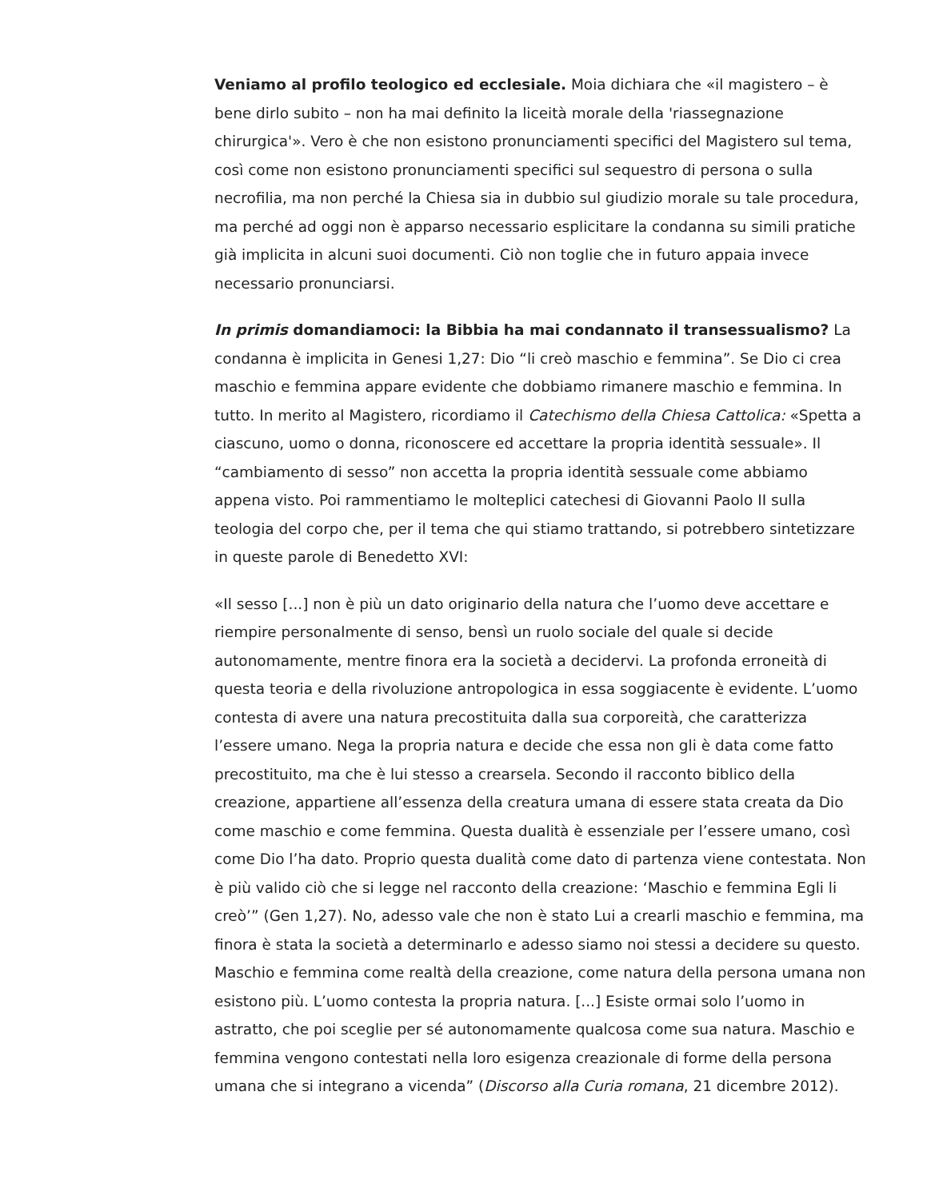Veniamo al profilo teologico ed ecclesiale. Moia dichiara che «il magistero – è bene dirlo subito – non ha mai definito la liceità morale della 'riassegnazione chirurgica'». Vero è che non esistono pronunciamenti specifici del Magistero sul tema, così come non esistono pronunciamenti specifici sul sequestro di persona o sulla necrofilia, ma non perché la Chiesa sia in dubbio sul giudizio morale su tale procedura, ma perché ad oggi non è apparso necessario esplicitare la condanna su simili pratiche già implicita in alcuni suoi documenti. Ciò non toglie che in futuro appaia invece necessario pronunciarsi.
In primis domandiamoci: la Bibbia ha mai condannato il transessualismo? La condanna è implicita in Genesi 1,27: Dio “li creò maschio e femmina”. Se Dio ci crea maschio e femmina appare evidente che dobbiamo rimanere maschio e femmina. In tutto. In merito al Magistero, ricordiamo il Catechismo della Chiesa Cattolica: «Spetta a ciascuno, uomo o donna, riconoscere ed accettare la propria identità sessuale». Il “cambiamento di sesso” non accetta la propria identità sessuale come abbiamo appena visto. Poi rammentiamo le molteplici catechesi di Giovanni Paolo II sulla teologia del corpo che, per il tema che qui stiamo trattando, si potrebbero sintetizzare in queste parole di Benedetto XVI:
«Il sesso [...] non è più un dato originario della natura che l’uomo deve accettare e riempire personalmente di senso, bensì un ruolo sociale del quale si decide autonomamente, mentre finora era la società a decidervi. La profonda erroneità di questa teoria e della rivoluzione antropologica in essa soggiacente è evidente. L’uomo contesta di avere una natura precostituita dalla sua corporeità, che caratterizza l’essere umano. Nega la propria natura e decide che essa non gli è data come fatto precostituito, ma che è lui stesso a crearsela. Secondo il racconto biblico della creazione, appartiene all’essenza della creatura umana di essere stata creata da Dio come maschio e come femmina. Questa dualità è essenziale per l’essere umano, così come Dio l’ha dato. Proprio questa dualità come dato di partenza viene contestata. Non è più valido ciò che si legge nel racconto della creazione: ‘Maschio e femmina Egli li creò’” (Gen 1,27). No, adesso vale che non è stato Lui a crearli maschio e femmina, ma finora è stata la società a determinarlo e adesso siamo noi stessi a decidere su questo. Maschio e femmina come realtà della creazione, come natura della persona umana non esistono più. L’uomo contesta la propria natura. [...] Esiste ormai solo l’uomo in astratto, che poi sceglie per sé autonomamente qualcosa come sua natura. Maschio e femmina vengono contestati nella loro esigenza creazionale di forme della persona umana che si integrano a vicenda” (Discorso alla Curia romana, 21 dicembre 2012).